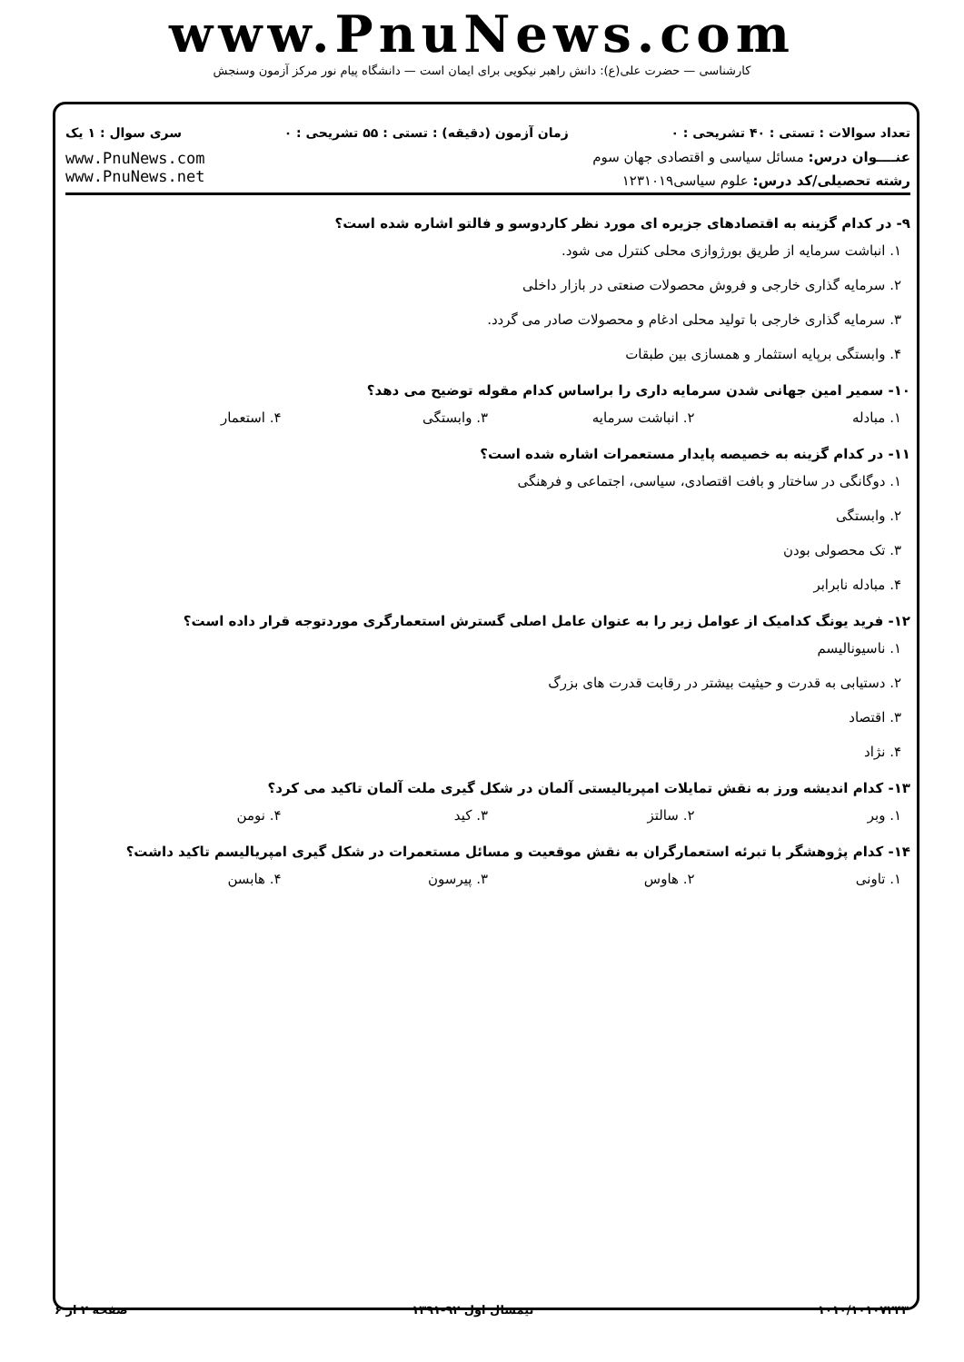www.PnuNews.com
کارشناسی — حضرت علی(ع): دانش راهبر نیکویی برای ایمان است — دانشگاه پیام نور مرکز آزمون وسنجش
تعداد سوالات : تستی : ۴۰ تشریحی : ۰ زمان آزمون (دقیقه) : تستی : ۵۵ تشریحی : ۰ سری سوال : ۱ یک
عنــــوان درس: مسائل سیاسی و اقتصادی جهان سوم
رشته تحصیلی/کد درس: علوم سیاسی۱۲۳۱۰۱۹
www.PnuNews.com
www.PnuNews.net
۹- در کدام گزینه به اقتصادهای جزیره ای مورد نظر کاردوسو و فالتو اشاره شده است؟
۱. انباشت سرمایه از طریق بورژوازی محلی کنترل می شود.
۲. سرمایه گذاری خارجی و فروش محصولات صنعتی در بازار داخلی
۳. سرمایه گذاری خارجی با تولید محلی ادغام و محصولات صادر می گردد.
۴. وابستگی برپایه استثمار و همسازی بین طبقات
۱۰- سمیر امین جهانی شدن سرمایه داری را براساس کدام مقوله توضیح می دهد؟
۱. مبادله ۲. انباشت سرمایه ۳. وابستگی ۴. استعمار
۱۱- در کدام گزینه به خصیصه پایدار مستعمرات اشاره شده است؟
۱. دوگانگی در ساختار و بافت اقتصادی، سیاسی، اجتماعی و فرهنگی
۲. وابستگی
۳. تک محصولی بودن
۴. مبادله نابرابر
۱۲- فرید یونگ کدامیک از عوامل زیر را به عنوان عامل اصلی گسترش استعمارگری موردتوجه قرار داده است؟
۱. ناسیونالیسم
۲. دستیابی به قدرت و حیثیت بیشتر در رقابت قدرت های بزرگ
۳. اقتصاد
۴. نژاد
۱۳- کدام اندیشه ورز به نقش تمایلات امپریالیستی آلمان در شکل گیری ملت آلمان تاکید می کرد؟
۱. وبر ۲. سالتز ۳. کید ۴. نومن
۱۴- کدام پژوهشگر با تبرئه استعمارگران به نقش موقعیت و مسائل مستعمرات در شکل گیری امپریالیسم تاکید داشت؟
۱. تاونی ۲. هاوس ۳. پیرسون ۴. هابسن
۱۰۱۰/۱۰۱۰۷۲۴۳ نیمسال اول ۹۲-۱۳۹۱ صفحه ۲ از ۶